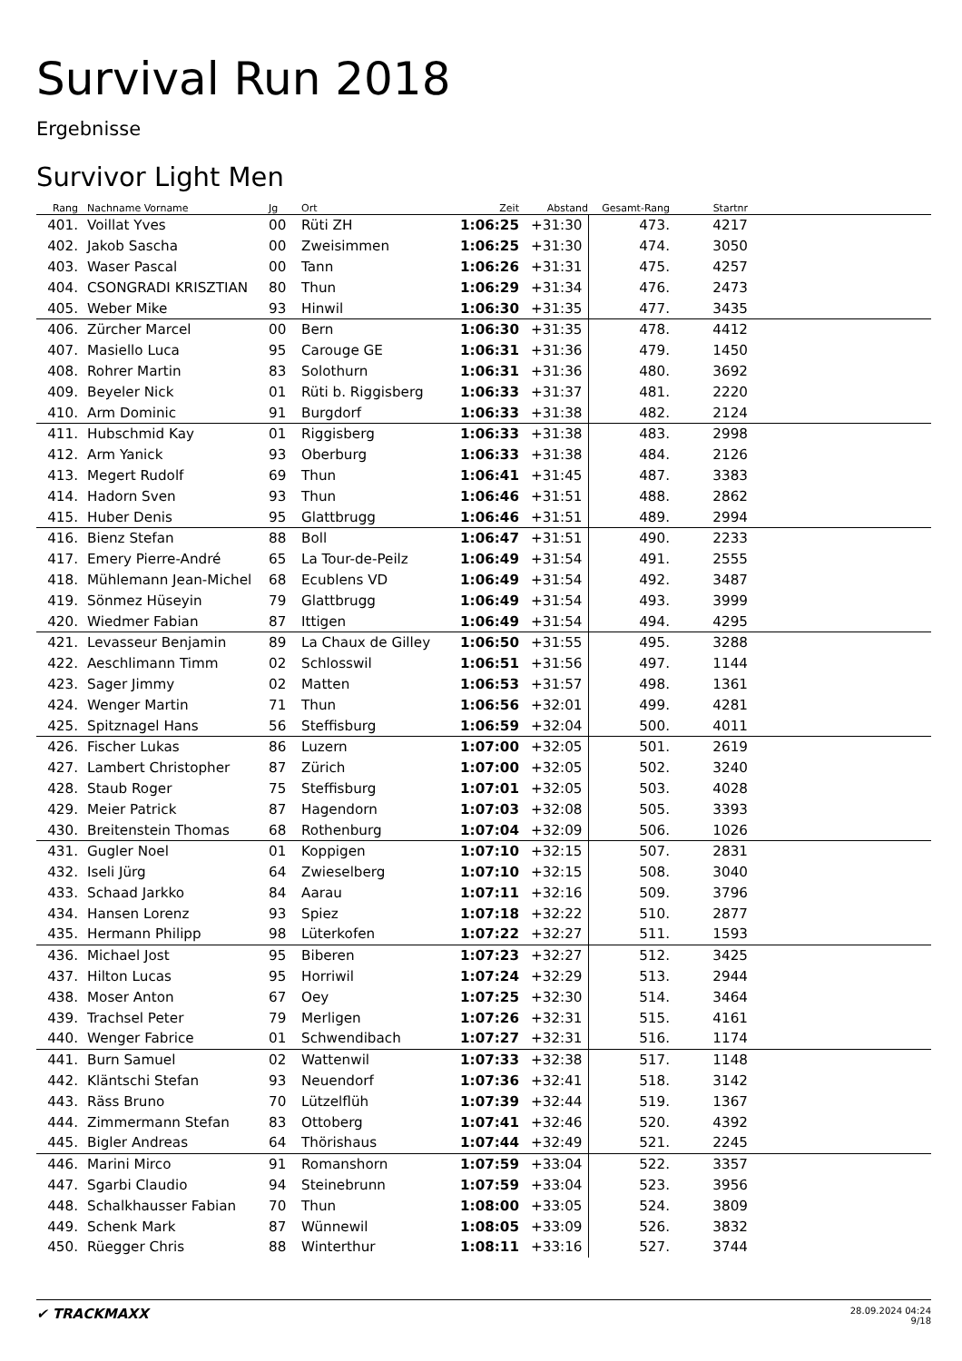Survival Run 2018
Ergebnisse
Survivor Light Men
| Rang | Nachname Vorname | Jg | Ort | Zeit | Abstand | Gesamt-Rang | Startnr | |
| --- | --- | --- | --- | --- | --- | --- | --- | --- |
| 401. | Voillat Yves | 00 | Rüti ZH | 1:06:25 | +31:30 | 473. | 4217 | |
| 402. | Jakob Sascha | 00 | Zweisimmen | 1:06:25 | +31:30 | 474. | 3050 | |
| 403. | Waser Pascal | 00 | Tann | 1:06:26 | +31:31 | 475. | 4257 | |
| 404. | CSONGRADI KRISZTIAN | 80 | Thun | 1:06:29 | +31:34 | 476. | 2473 | |
| 405. | Weber Mike | 93 | Hinwil | 1:06:30 | +31:35 | 477. | 3435 | |
| 406. | Zürcher Marcel | 00 | Bern | 1:06:30 | +31:35 | 478. | 4412 | |
| 407. | Masiello Luca | 95 | Carouge GE | 1:06:31 | +31:36 | 479. | 1450 | |
| 408. | Rohrer Martin | 83 | Solothurn | 1:06:31 | +31:36 | 480. | 3692 | |
| 409. | Beyeler Nick | 01 | Rüti b. Riggisberg | 1:06:33 | +31:37 | 481. | 2220 | |
| 410. | Arm Dominic | 91 | Burgdorf | 1:06:33 | +31:38 | 482. | 2124 | |
| 411. | Hubschmid Kay | 01 | Riggisberg | 1:06:33 | +31:38 | 483. | 2998 | |
| 412. | Arm Yanick | 93 | Oberburg | 1:06:33 | +31:38 | 484. | 2126 | |
| 413. | Megert Rudolf | 69 | Thun | 1:06:41 | +31:45 | 487. | 3383 | |
| 414. | Hadorn Sven | 93 | Thun | 1:06:46 | +31:51 | 488. | 2862 | |
| 415. | Huber Denis | 95 | Glattbrugg | 1:06:46 | +31:51 | 489. | 2994 | |
| 416. | Bienz Stefan | 88 | Boll | 1:06:47 | +31:51 | 490. | 2233 | |
| 417. | Emery Pierre-André | 65 | La Tour-de-Peilz | 1:06:49 | +31:54 | 491. | 2555 | |
| 418. | Mühlemann Jean-Michel | 68 | Ecublens VD | 1:06:49 | +31:54 | 492. | 3487 | |
| 419. | Sönmez Hüseyin | 79 | Glattbrugg | 1:06:49 | +31:54 | 493. | 3999 | |
| 420. | Wiedmer Fabian | 87 | Ittigen | 1:06:49 | +31:54 | 494. | 4295 | |
| 421. | Levasseur Benjamin | 89 | La Chaux de Gilley | 1:06:50 | +31:55 | 495. | 3288 | |
| 422. | Aeschlimann Timm | 02 | Schlosswil | 1:06:51 | +31:56 | 497. | 1144 | |
| 423. | Sager Jimmy | 02 | Matten | 1:06:53 | +31:57 | 498. | 1361 | |
| 424. | Wenger Martin | 71 | Thun | 1:06:56 | +32:01 | 499. | 4281 | |
| 425. | Spitznagel Hans | 56 | Steffisburg | 1:06:59 | +32:04 | 500. | 4011 | |
| 426. | Fischer Lukas | 86 | Luzern | 1:07:00 | +32:05 | 501. | 2619 | |
| 427. | Lambert Christopher | 87 | Zürich | 1:07:00 | +32:05 | 502. | 3240 | |
| 428. | Staub Roger | 75 | Steffisburg | 1:07:01 | +32:05 | 503. | 4028 | |
| 429. | Meier Patrick | 87 | Hagendorn | 1:07:03 | +32:08 | 505. | 3393 | |
| 430. | Breitenstein Thomas | 68 | Rothenburg | 1:07:04 | +32:09 | 506. | 1026 | |
| 431. | Gugler Noel | 01 | Koppigen | 1:07:10 | +32:15 | 507. | 2831 | |
| 432. | Iseli Jürg | 64 | Zwieselberg | 1:07:10 | +32:15 | 508. | 3040 | |
| 433. | Schaad Jarkko | 84 | Aarau | 1:07:11 | +32:16 | 509. | 3796 | |
| 434. | Hansen Lorenz | 93 | Spiez | 1:07:18 | +32:22 | 510. | 2877 | |
| 435. | Hermann Philipp | 98 | Lüterkofen | 1:07:22 | +32:27 | 511. | 1593 | |
| 436. | Michael Jost | 95 | Biberen | 1:07:23 | +32:27 | 512. | 3425 | |
| 437. | Hilton Lucas | 95 | Horriwil | 1:07:24 | +32:29 | 513. | 2944 | |
| 438. | Moser Anton | 67 | Oey | 1:07:25 | +32:30 | 514. | 3464 | |
| 439. | Trachsel Peter | 79 | Merligen | 1:07:26 | +32:31 | 515. | 4161 | |
| 440. | Wenger Fabrice | 01 | Schwendibach | 1:07:27 | +32:31 | 516. | 1174 | |
| 441. | Burn Samuel | 02 | Wattenwil | 1:07:33 | +32:38 | 517. | 1148 | |
| 442. | Kläntschi Stefan | 93 | Neuendorf | 1:07:36 | +32:41 | 518. | 3142 | |
| 443. | Räss Bruno | 70 | Lützelflüh | 1:07:39 | +32:44 | 519. | 1367 | |
| 444. | Zimmermann Stefan | 83 | Ottoberg | 1:07:41 | +32:46 | 520. | 4392 | |
| 445. | Bigler Andreas | 64 | Thörishaus | 1:07:44 | +32:49 | 521. | 2245 | |
| 446. | Marini Mirco | 91 | Romanshorn | 1:07:59 | +33:04 | 522. | 3357 | |
| 447. | Sgarbi Claudio | 94 | Steinebrunn | 1:07:59 | +33:04 | 523. | 3956 | |
| 448. | Schalkhausser Fabian | 70 | Thun | 1:08:00 | +33:05 | 524. | 3809 | |
| 449. | Schenk Mark | 87 | Wünnewil | 1:08:05 | +33:09 | 526. | 3832 | |
| 450. | Rüegger Chris | 88 | Winterthur | 1:08:11 | +33:16 | 527. | 3744 | |
✔ TRACKMAXX
28.09.2024 04:24
9/18